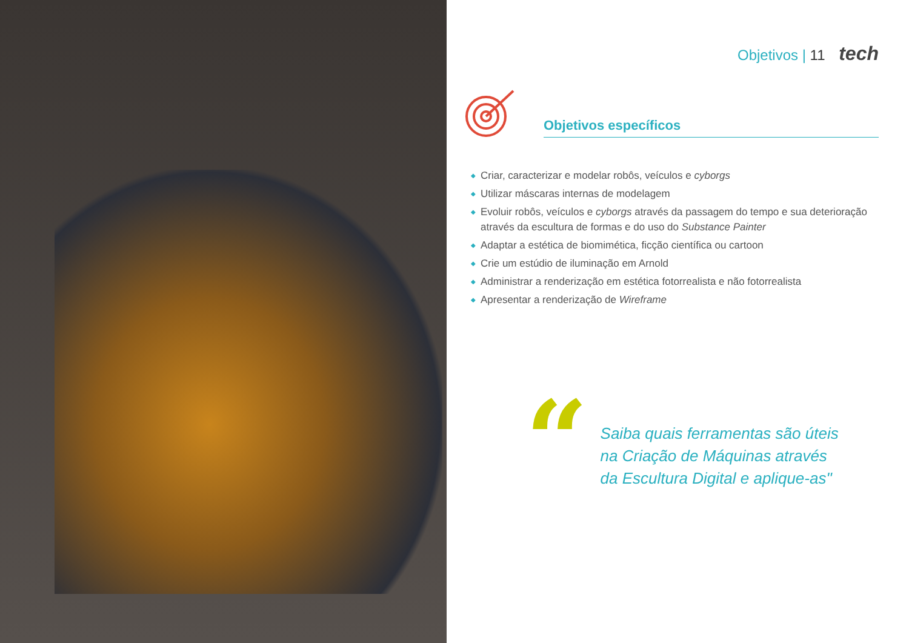Objetivos | 11 tech
Objetivos específicos
◆ Criar, caracterizar e modelar robôs, veículos e cyborgs
◆ Utilizar máscaras internas de modelagem
◆ Evoluir robôs, veículos e cyborgs através da passagem do tempo e sua deterioração através da escultura de formas e do uso do Substance Painter
◆ Adaptar a estética de biomimética, ficção científica ou cartoon
◆ Crie um estúdio de iluminação em Arnold
◆ Administrar a renderização em estética fotorrealista e não fotorrealista
◆ Apresentar a renderização de Wireframe
“
Saiba quais ferramentas são úteis
na Criação de Máquinas através
da Escultura Digital e aplique-as"